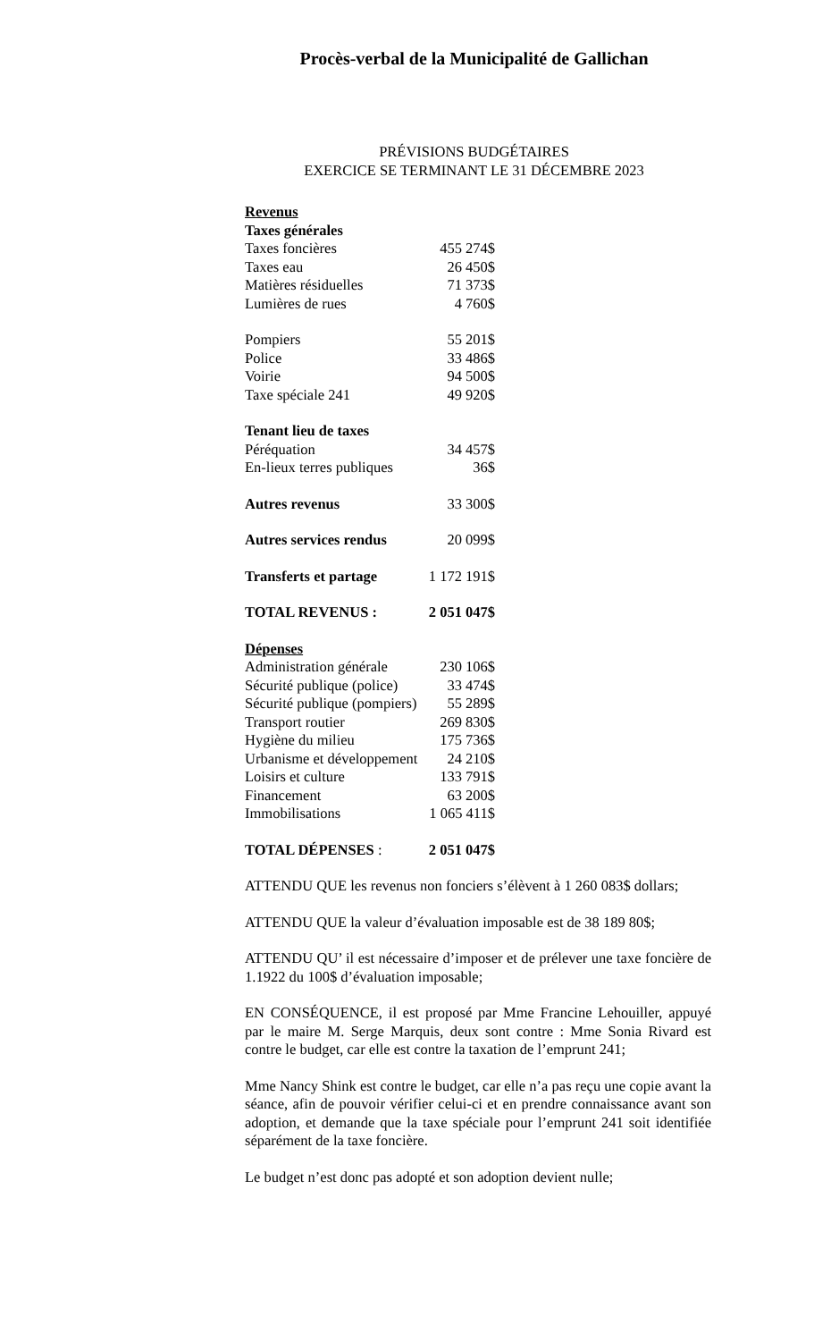Procès-verbal de la Municipalité de Gallichan
PRÉVISIONS BUDGÉTAIRES
EXERCICE SE TERMINANT LE 31 DÉCEMBRE 2023
| Revenus | |
| Taxes générales | |
| Taxes foncières | 455 274$ |
| Taxes eau | 26 450$ |
| Matières résiduelles | 71 373$ |
| Lumières de rues | 4 760$ |
| Pompiers | 55 201$ |
| Police | 33 486$ |
| Voirie | 94 500$ |
| Taxe spéciale 241 | 49 920$ |
| Tenant lieu de taxes | |
| Péréquation | 34 457$ |
| En-lieux terres publiques | 36$ |
| Autres revenus | 33 300$ |
| Autres services rendus | 20 099$ |
| Transferts et partage | 1 172 191$ |
| TOTAL REVENUS : | 2 051 047$ |
| Dépenses | |
| Administration générale | 230 106$ |
| Sécurité publique (police) | 33 474$ |
| Sécurité publique (pompiers) | 55 289$ |
| Transport routier | 269 830$ |
| Hygiène du milieu | 175 736$ |
| Urbanisme et développement | 24 210$ |
| Loisirs et culture | 133 791$ |
| Financement | 63 200$ |
| Immobilisations | 1 065 411$ |
| TOTAL DÉPENSES : | 2 051 047$ |
ATTENDU QUE les revenus non fonciers s’élèvent à 1 260 083$ dollars;
ATTENDU QUE la valeur d’évaluation imposable est de 38 189 80$;
ATTENDU QU’ il est nécessaire d’imposer et de prélever une taxe foncière de 1.1922 du 100$ d’évaluation imposable;
EN CONSÉQUENCE, il est proposé par Mme Francine Lehouiller, appuyé par le maire M. Serge Marquis, deux sont contre : Mme Sonia Rivard est contre le budget, car elle est contre la taxation de l’emprunt 241;
Mme Nancy Shink est contre le budget, car elle n’a pas reçu une copie avant la séance, afin de pouvoir vérifier celui-ci et en prendre connaissance avant son adoption, et demande que la taxe spéciale pour l’emprunt 241 soit identifiée séparément de la taxe foncière.
Le budget n’est donc pas adopté et son adoption devient nulle;